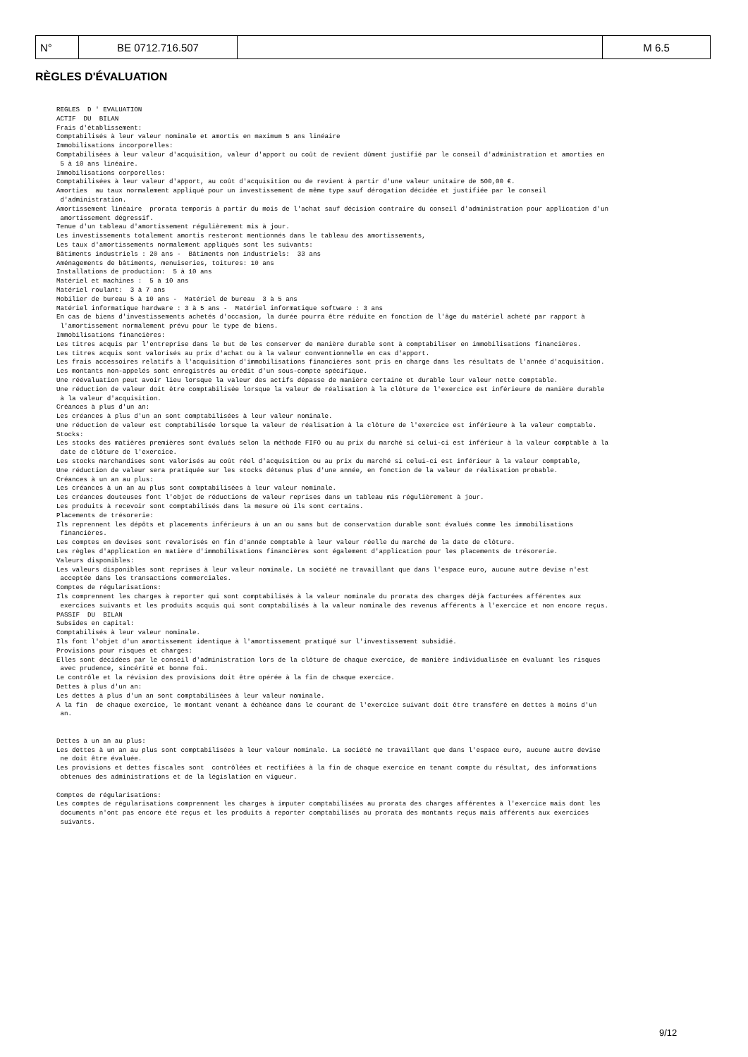| N° | BE 0712.716.507 | | M 6.5 |
RÈGLES D'ÉVALUATION
REGLES  D ' EVALUATION
ACTIF  DU  BILAN
Frais d'établissement:
Comptabilisés à leur valeur nominale et amortis en maximum 5 ans linéaire
Immobilisations incorporelles:
Comptabilisées à leur valeur d'acquisition, valeur d'apport ou coût de revient dûment justifié par le conseil d'administration et amorties en
 5 à 10 ans linéaire.
Immobilisations corporelles:
Comptabilisées à leur valeur d'apport, au coût d'acquisition ou de revient à partir d'une valeur unitaire de 500,00 €.
Amorties  au taux normalement appliqué pour un investissement de même type sauf dérogation décidée et justifiée par le conseil
 d'administration.
Amortissement linéaire  prorata temporis à partir du mois de l'achat sauf décision contraire du conseil d'administration pour application d'un
 amortissement dégressif.
Tenue d'un tableau d'amortissement régulièrement mis à jour.
Les investissements totalement amortis resteront mentionnés dans le tableau des amortissements,
Les taux d'amortissements normalement appliqués sont les suivants:
Bâtiments industriels : 20 ans -  Bâtiments non industriels:  33 ans
Aménagements de bâtiments, menuiseries, toitures: 10 ans
Installations de production:  5 à 10 ans
Matériel et machines :  5 à 10 ans
Matériel roulant:  3 à 7 ans
Mobilier de bureau 5 à 10 ans -  Matériel de bureau  3 à 5 ans
Matériel informatique hardware : 3 à 5 ans -  Matériel informatique software : 3 ans
En cas de biens d'investissements achetés d'occasion, la durée pourra être réduite en fonction de l'âge du matériel acheté par rapport à
 l'amortissement normalement prévu pour le type de biens.
Immobilisations financières:
Les titres acquis par l'entreprise dans le but de les conserver de manière durable sont à comptabiliser en immobilisations financières.
Les titres acquis sont valorisés au prix d'achat ou à la valeur conventionnelle en cas d'apport.
Les frais accessoires relatifs à l'acquisition d'immobilisations financières sont pris en charge dans les résultats de l'année d'acquisition.
Les montants non-appelés sont enregistrés au crédit d'un sous-compte spécifique.
Une réévaluation peut avoir lieu lorsque la valeur des actifs dépasse de manière certaine et durable leur valeur nette comptable.
Une réduction de valeur doit être comptabilisée lorsque la valeur de réalisation à la clôture de l'exercice est inférieure de manière durable
 à la valeur d'acquisition.
Créances à plus d'un an:
Les créances à plus d'un an sont comptabilisées à leur valeur nominale.
Une réduction de valeur est comptabilisée lorsque la valeur de réalisation à la clôture de l'exercice est inférieure à la valeur comptable.
Stocks:
Les stocks des matières premières sont évalués selon la méthode FIFO ou au prix du marché si celui-ci est inférieur à la valeur comptable à la
 date de clôture de l'exercice.
Les stocks marchandises sont valorisés au coût réel d'acquisition ou au prix du marché si celui-ci est inférieur à la valeur comptable,
Une réduction de valeur sera pratiquée sur les stocks détenus plus d'une année, en fonction de la valeur de réalisation probable.
Créances à un an au plus:
Les créances à un an au plus sont comptabilisées à leur valeur nominale.
Les créances douteuses font l'objet de réductions de valeur reprises dans un tableau mis régulièrement à jour.
Les produits à recevoir sont comptabilisés dans la mesure où ils sont certains.
Placements de trésorerie:
Ils reprennent les dépôts et placements inférieurs à un an ou sans but de conservation durable sont évalués comme les immobilisations
 financières.
Les comptes en devises sont revalorisés en fin d'année comptable à leur valeur réelle du marché de la date de clôture.
Les règles d'application en matière d'immobilisations financières sont également d'application pour les placements de trésorerie.
Valeurs disponibles:
Les valeurs disponibles sont reprises à leur valeur nominale. La société ne travaillant que dans l'espace euro, aucune autre devise n'est
 acceptée dans les transactions commerciales.
Comptes de régularisations:
Ils comprennent les charges à reporter qui sont comptabilisés à la valeur nominale du prorata des charges déjà facturées afférentes aux
 exercices suivants et les produits acquis qui sont comptabilisés à la valeur nominale des revenus afférents à l'exercice et non encore reçus.
PASSIF  DU  BILAN
Subsides en capital:
Comptabilisés à leur valeur nominale.
Ils font l'objet d'un amortissement identique à l'amortissement pratiqué sur l'investissement subsidié.
Provisions pour risques et charges:
Elles sont décidées par le conseil d'administration lors de la clôture de chaque exercice, de manière individualisée en évaluant les risques
 avec prudence, sincérité et bonne foi.
Le contrôle et la révision des provisions doit être opérée à la fin de chaque exercice.
Dettes à plus d'un an:
Les dettes à plus d'un an sont comptabilisées à leur valeur nominale.
A la fin  de chaque exercice, le montant venant à échéance dans le courant de l'exercice suivant doit être transféré en dettes à moins d'un
 an.


Dettes à un an au plus:
Les dettes à un an au plus sont comptabilisées à leur valeur nominale. La société ne travaillant que dans l'espace euro, aucune autre devise
 ne doit être évaluée.
Les provisions et dettes fiscales sont  contrôlées et rectifiées à la fin de chaque exercice en tenant compte du résultat, des informations
 obtenues des administrations et de la législation en vigueur.

Comptes de régularisations:
Les comptes de régularisations comprennent les charges à imputer comptabilisées au prorata des charges afférentes à l'exercice mais dont les
 documents n'ont pas encore été reçus et les produits à reporter comptabilisés au prorata des montants reçus mais afférents aux exercices
 suivants.
9/12